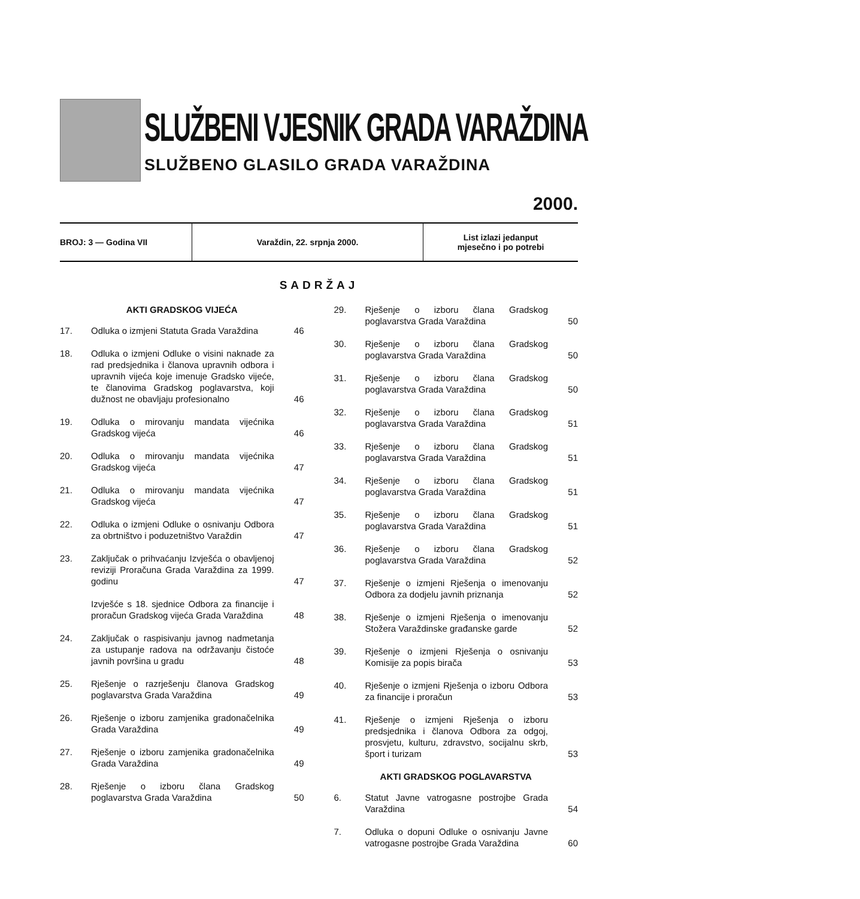SLUŽBENI VJESNIK GRADA VARAŽDINA
SLUŽBENO GLASILO GRADA VARAŽDINA
2000.
BROJ: 3 — Godina VII Varaždin, 22. srpnja 2000.
List izlazi jedanput
mjesečno i po potrebi
SADRŽAJ
AKTI GRADSKOG VIJEĆA
17. Odluka o izmjeni Statuta Grada Varaždina 46
18. Odluka o izmjeni Odluke o visini naknade za rad predsjednika i članova upravnih odbora i upravnih vijeća koje imenuje Gradsko vijeće, te članovima Gradskog poglavarstva, koji dužnost ne obavljaju profesionalno 46
19. Odluka o mirovanju mandata vijećnika Gradskog vijeća 46
20. Odluka o mirovanju mandata vijećnika Gradskog vijeća 47
21. Odluka o mirovanju mandata vijećnika Gradskog vijeća 47
22. Odluka o izmjeni Odluke o osnivanju Odbora za obrtništvo i poduzetništvo Varaždin 47
23. Zaključak o prihvaćanju Izvješća o obavljenoj reviziji Proračuna Grada Varaždina za 1999. godinu 47
Izvješće s 18. sjednice Odbora za financije i proračun Gradskog vijeća Grada Varaždina 48
24. Zaključak o raspisivanju javnog nadmetanja za ustupanje radova na održavanju čistoće javnih površina u gradu 48
25. Rješenje o razrješenju članova Gradskog poglavarstva Grada Varaždina 49
26. Rješenje o izboru zamjenika gradonačelnika Grada Varaždina 49
27. Rješenje o izboru zamjenika gradonačelnika Grada Varaždina 49
28. Rješenje o izboru člana Gradskog poglavarstva Grada Varaždina 50
29. Rješenje o izboru člana Gradskog poglavarstva Grada Varaždina 50
30. Rješenje o izboru člana Gradskog poglavarstva Grada Varaždina 50
31. Rješenje o izboru člana Gradskog poglavarstva Grada Varaždina 50
32. Rješenje o izboru člana Gradskog poglavarstva Grada Varaždina 51
33. Rješenje o izboru člana Gradskog poglavarstva Grada Varaždina 51
34. Rješenje o izboru člana Gradskog poglavarstva Grada Varaždina 51
35. Rješenje o izboru člana Gradskog poglavarstva Grada Varaždina 51
36. Rješenje o izboru člana Gradskog poglavarstva Grada Varaždina 52
37. Rješenje o izmjeni Rješenja o imenovanju Odbora za dodjelu javnih priznanja 52
38. Rješenje o izmjeni Rješenja o imenovanju Stožera Varaždinske građanske garde 52
39. Rješenje o izmjeni Rješenja o osnivanju Komisije za popis birača 53
40. Rješenje o izmjeni Rješenja o izboru Odbora za financije i proračun 53
41. Rješenje o izmjeni Rješenja o izboru predsjednika i članova Odbora za odgoj, prosvjetu, kulturu, zdravstvo, socijalnu skrb, šport i turizam 53
AKTI GRADSKOG POGLAVARSTVA
6. Statut Javne vatrogasne postrojbe Grada Varaždina 54
7. Odluka o dopuni Odluke o osnivanju Javne vatrogasne postrojbe Grada Varaždina 60